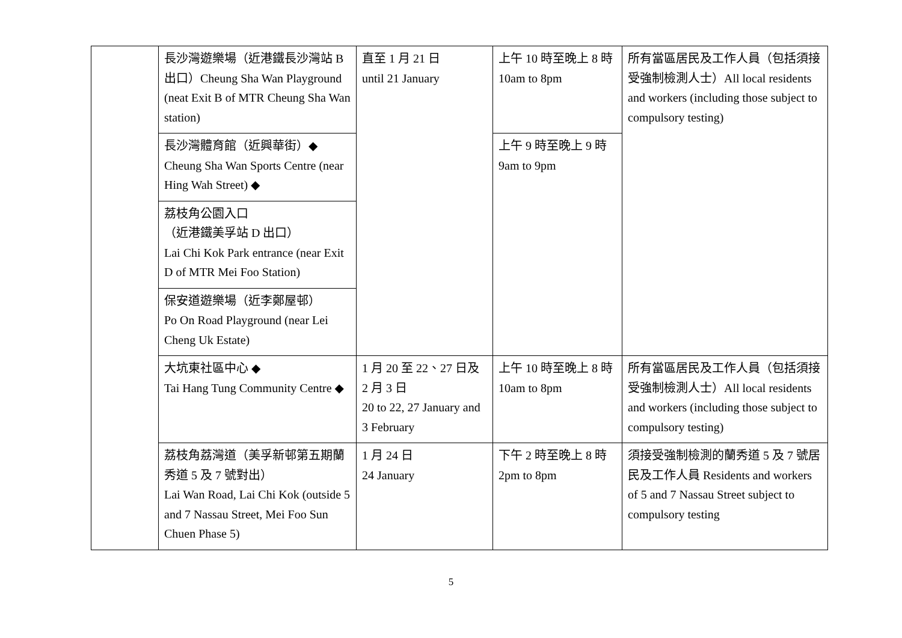| | 長沙灣遊樂場（近港鐵長沙灣站 B 出口）Cheung Sha Wan Playground (neat Exit B of MTR Cheung Sha Wan station) | 直至 1 月 21 日 until 21 January | 上午 10 時至晚上 8 時 10am to 8pm | 所有當區居民及工作人員（包括須接受強制檢測人士）All local residents and workers (including those subject to compulsory testing) |
| | 長沙灣體育館（近興華街）◆ Cheung Sha Wan Sports Centre (near Hing Wah Street) ◆ | | 上午 9 時至晚上 9 時 9am to 9pm | |
| | 荔枝角公園入口 （近港鐵美孚站 D 出口） Lai Chi Kok Park entrance (near Exit D of MTR Mei Foo Station) | | | |
| | 保安道遊樂場（近李鄭屋邨） Po On Road Playground (near Lei Cheng Uk Estate) | | | |
| | 大坑東社區中心 ◆ Tai Hang Tung Community Centre ◆ | 1 月 20 至 22、27 日及 2 月 3 日 20 to 22, 27 January and 3 February | 上午 10 時至晚上 8 時 10am to 8pm | 所有當區居民及工作人員（包括須接受強制檢測人士）All local residents and workers (including those subject to compulsory testing) |
| | 荔枝角荔灣道（美孚新邨第五期蘭秀道 5 及 7 號對出） Lai Wan Road, Lai Chi Kok (outside 5 and 7 Nassau Street, Mei Foo Sun Chuen Phase 5) | 1 月 24 日 24 January | 下午 2 時至晚上 8 時 2pm to 8pm | 須接受強制檢測的蘭秀道 5 及 7 號居民及工作人員 Residents and workers of 5 and 7 Nassau Street subject to compulsory testing |
5